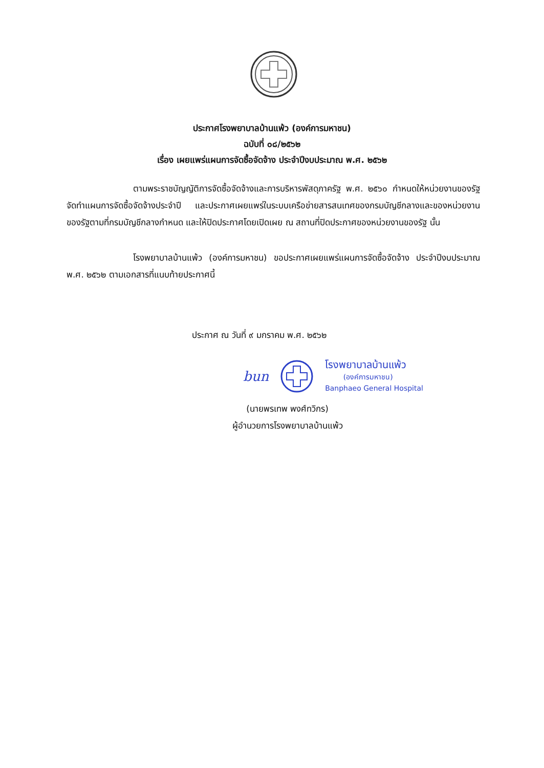ประกาศโรงพยาบาลบ้านแพ้ว (องค์การมหาชน)
ฉบับที่ ๐๘/๒๕๖๒
เรื่อง เผยแพร่แผนการจัดซื้อจัดจ้าง ประจำปีงบประมาณ พ.ศ. ๒๕๖๒
ตามพระราชบัญญัติการจัดซื้อจัดจ้างและการบริหารพัสดุภาครัฐ พ.ศ. ๒๕๖๐ กำหนดให้หน่วยงานของรัฐจัดทำแผนการจัดซื้อจัดจ้างประจำปี และประกาศเผยแพร่ในระบบเครือข่ายสารสนเทศของกรมบัญชีกลางและของหน่วยงานของรัฐตามที่กรมบัญชีกลางกำหนด และให้ปิดประกาศโดยเปิดเผย ณ สถานที่ปิดประกาศของหน่วยงานของรัฐ นั้น
โรงพยาบาลบ้านแพ้ว (องค์การมหาชน) ขอประกาศเผยแพร่แผนการจัดซื้อจัดจ้าง ประจำปีงบประมาณ พ.ศ. ๒๕๖๒ ตามเอกสารที่แนบท้ายประกาศนี้
ประกาศ ณ วันที่ ๙ มกราคม พ.ศ. ๒๕๖๒
bun
โรงพยาบาลบ้านแพ้ว
(องค์การมหาชน)
Banphaeo General Hospital
(นายพรเทพ พงศ์ทวิกร)
ผู้อำนวยการโรงพยาบาลบ้านแพ้ว